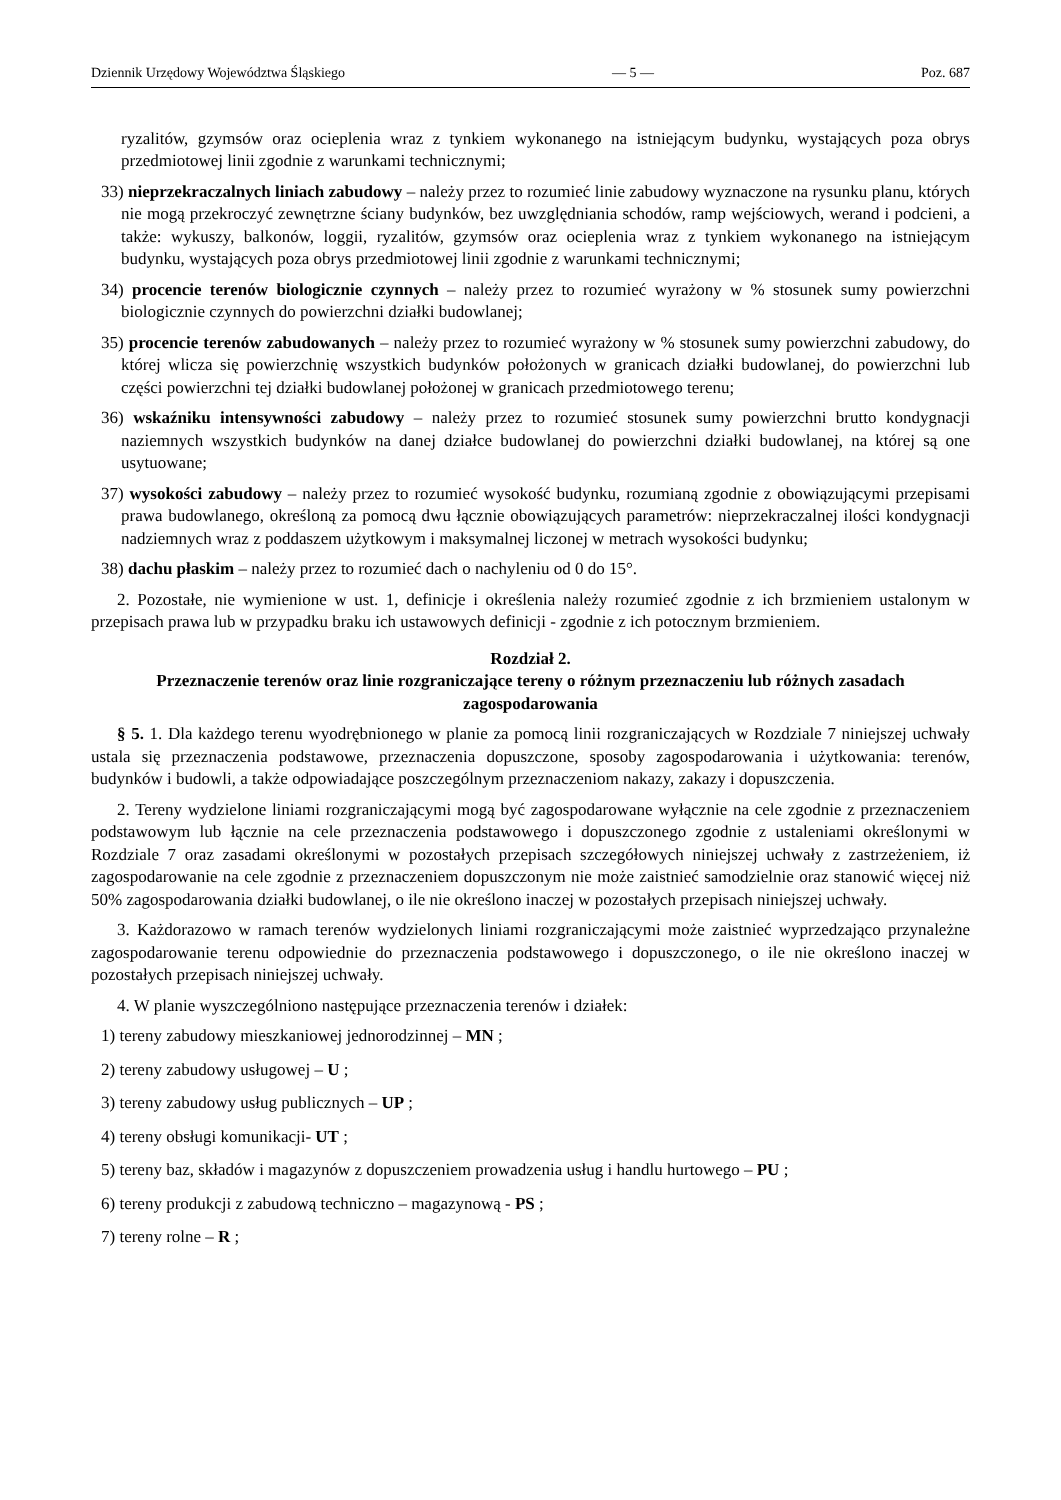Dziennik Urzędowy Województwa Śląskiego — 5 — Poz. 687
ryzalitów, gzymsów oraz ocieplenia wraz z tynkiem wykonanego na istniejącym budynku, wystających poza obrys przedmiotowej linii zgodnie z warunkami technicznymi;
33) nieprzekraczalnych liniach zabudowy – należy przez to rozumieć linie zabudowy wyznaczone na rysunku planu, których nie mogą przekroczyć zewnętrzne ściany budynków, bez uwzględniania schodów, ramp wejściowych, werand i podcieni, a także: wykuszy, balkonów, loggii, ryzalitów, gzymsów oraz ocieplenia wraz z tynkiem wykonanego na istniejącym budynku, wystających poza obrys przedmiotowej linii zgodnie z warunkami technicznymi;
34) procencie terenów biologicznie czynnych – należy przez to rozumieć wyrażony w % stosunek sumy powierzchni biologicznie czynnych do powierzchni działki budowlanej;
35) procencie terenów zabudowanych – należy przez to rozumieć wyrażony w % stosunek sumy powierzchni zabudowy, do której wlicza się powierzchnię wszystkich budynków położonych w granicach działki budowlanej, do powierzchni lub części powierzchni tej działki budowlanej położonej w granicach przedmiotowego terenu;
36) wskaźniku intensywności zabudowy – należy przez to rozumieć stosunek sumy powierzchni brutto kondygnacji naziemnych wszystkich budynków na danej działce budowlanej do powierzchni działki budowlanej, na której są one usytuowane;
37) wysokości zabudowy – należy przez to rozumieć wysokość budynku, rozumianą zgodnie z obowiązującymi przepisami prawa budowlanego, określoną za pomocą dwu łącznie obowiązujących parametrów: nieprzekraczalnej ilości kondygnacji nadziemnych wraz z poddaszem użytkowym i maksymalnej liczonej w metrach wysokości budynku;
38) dachu płaskim – należy przez to rozumieć dach o nachyleniu od 0 do 15°.
2. Pozostałe, nie wymienione w ust. 1, definicje i określenia należy rozumieć zgodnie z ich brzmieniem ustalonym w przepisach prawa lub w przypadku braku ich ustawowych definicji - zgodnie z ich potocznym brzmieniem.
Rozdział 2.
Przeznaczenie terenów oraz linie rozgraniczające tereny o różnym przeznaczeniu lub różnych zasadach zagospodarowania
§ 5. 1. Dla każdego terenu wyodrębnionego w planie za pomocą linii rozgraniczających w Rozdziale 7 niniejszej uchwały ustala się przeznaczenia podstawowe, przeznaczenia dopuszczone, sposoby zagospodarowania i użytkowania: terenów, budynków i budowli, a także odpowiadające poszczególnym przeznaczeniom nakazy, zakazy i dopuszczenia.
2. Tereny wydzielone liniami rozgraniczającymi mogą być zagospodarowane wyłącznie na cele zgodnie z przeznaczeniem podstawowym lub łącznie na cele przeznaczenia podstawowego i dopuszczonego zgodnie z ustaleniami określonymi w Rozdziale 7 oraz zasadami określonymi w pozostałych przepisach szczegółowych niniejszej uchwały z zastrzeżeniem, iż zagospodarowanie na cele zgodnie z przeznaczeniem dopuszczonym nie może zaistnieć samodzielnie oraz stanowić więcej niż 50% zagospodarowania działki budowlanej, o ile nie określono inaczej w pozostałych przepisach niniejszej uchwały.
3. Każdorazowo w ramach terenów wydzielonych liniami rozgraniczającymi może zaistnieć wyprzedzająco przynależne zagospodarowanie terenu odpowiednie do przeznaczenia podstawowego i dopuszczonego, o ile nie określono inaczej w pozostałych przepisach niniejszej uchwały.
4. W planie wyszczególniono następujące przeznaczenia terenów i działek:
1) tereny zabudowy mieszkaniowej jednorodzinnej – MN ;
2) tereny zabudowy usługowej – U ;
3) tereny zabudowy usług publicznych – UP ;
4) tereny obsługi komunikacji- UT ;
5) tereny baz, składów i magazynów z dopuszczeniem prowadzenia usług i handlu hurtowego – PU ;
6) tereny produkcji z zabudową techniczno – magazynową - PS ;
7) tereny rolne – R ;